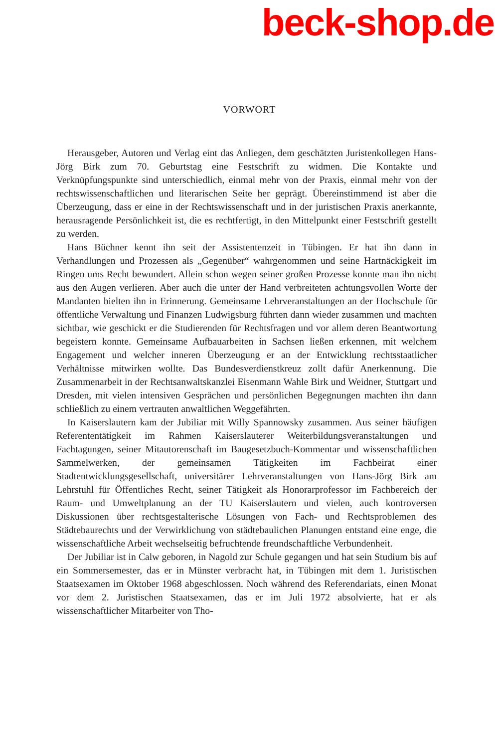beck-shop.de
VORWORT
Herausgeber, Autoren und Verlag eint das Anliegen, dem geschätzten Juristenkollegen Hans-Jörg Birk zum 70. Geburtstag eine Festschrift zu widmen. Die Kontakte und Verknüpfungspunkte sind unterschiedlich, einmal mehr von der Praxis, einmal mehr von der rechtswissenschaftlichen und literarischen Seite her geprägt. Übereinstimmend ist aber die Überzeugung, dass er eine in der Rechtswissenschaft und in der juristischen Praxis anerkannte, herausragende Persönlichkeit ist, die es rechtfertigt, in den Mittelpunkt einer Festschrift gestellt zu werden.
Hans Büchner kennt ihn seit der Assistentenzeit in Tübingen. Er hat ihn dann in Verhandlungen und Prozessen als „Gegenüber“ wahrgenommen und seine Hartnäckigkeit im Ringen ums Recht bewundert. Allein schon wegen seiner großen Prozesse konnte man ihn nicht aus den Augen verlieren. Aber auch die unter der Hand verbreiteten achtungsvollen Worte der Mandanten hielten ihn in Erinnerung. Gemeinsame Lehrveranstaltungen an der Hochschule für öffentliche Verwaltung und Finanzen Ludwigsburg führten dann wieder zusammen und machten sichtbar, wie geschickt er die Studierenden für Rechtsfragen und vor allem deren Beantwortung begeistern konnte. Gemeinsame Aufbauarbeiten in Sachsen ließen erkennen, mit welchem Engagement und welcher inneren Überzeugung er an der Entwicklung rechtsstaatlicher Verhältnisse mitwirken wollte. Das Bundesverdienstkreuz zollt dafür Anerkennung. Die Zusammenarbeit in der Rechtsanwaltskanzlei Eisenmann Wahle Birk und Weidner, Stuttgart und Dresden, mit vielen intensiven Gesprächen und persönlichen Begegnungen machten ihn dann schließlich zu einem vertrauten anwaltlichen Weggefährten.
In Kaiserslautern kam der Jubiliar mit Willy Spannowsky zusammen. Aus seiner häufigen Referententätigkeit im Rahmen Kaiserslauterer Weiterbildungsveranstaltungen und Fachtagungen, seiner Mitautorenschaft im Baugesetzbuch-Kommentar und wissenschaftlichen Sammelwerken, der gemeinsamen Tätigkeiten im Fachbeirat einer Stadtentwicklungsgesellschaft, universitärer Lehrveranstaltungen von Hans-Jörg Birk am Lehrstuhl für Öffentliches Recht, seiner Tätigkeit als Honorarprofessor im Fachbereich der Raum- und Umweltplanung an der TU Kaiserslautern und vielen, auch kontroversen Diskussionen über rechtsgestalterische Lösungen von Fach- und Rechtsproblemen des Städtebaurechts und der Verwirklichung von städtebaulichen Planungen entstand eine enge, die wissenschaftliche Arbeit wechselseitig befruchtende freundschaftliche Verbundenheit.
Der Jubiliar ist in Calw geboren, in Nagold zur Schule gegangen und hat sein Studium bis auf ein Sommersemester, das er in Münster verbracht hat, in Tübingen mit dem 1. Juristischen Staatsexamen im Oktober 1968 abgeschlossen. Noch während des Referendariats, einen Monat vor dem 2. Juristischen Staatsexamen, das er im Juli 1972 absolvierte, hat er als wissenschaftlicher Mitarbeiter von Tho-